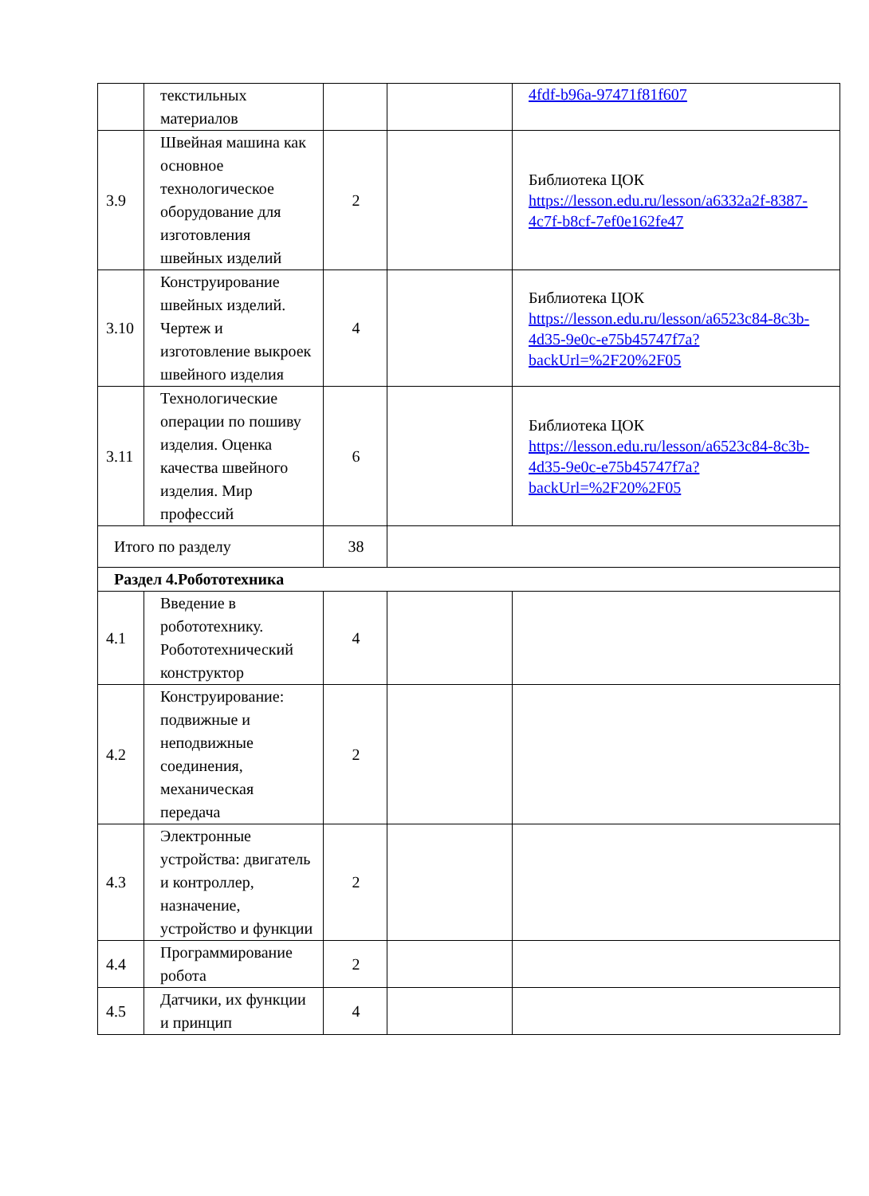| | текстильных материалов | | | 4fdf-b96a-97471f81f607 |
| 3.9 | Швейная машина как основное технологическое оборудование для изготовления швейных изделий | 2 | | Библиотека ЦОК https://lesson.edu.ru/lesson/a6332a2f-8387-4c7f-b8cf-7ef0e162fe47 |
| 3.10 | Конструирование швейных изделий. Чертеж и изготовление выкроек швейного изделия | 4 | | Библиотека ЦОК https://lesson.edu.ru/lesson/a6523c84-8c3b-4d35-9e0c-e75b45747f7a?backUrl=%2F20%2F05 |
| 3.11 | Технологические операции по пошиву изделия. Оценка качества швейного изделия. Мир профессий | 6 | | Библиотека ЦОК https://lesson.edu.ru/lesson/a6523c84-8c3b-4d35-9e0c-e75b45747f7a?backUrl=%2F20%2F05 |
| Итого по разделу | | 38 | | |
| Раздел 4.Робототехника | | | | |
| 4.1 | Введение в робототехнику. Робототехнический конструктор | 4 | | |
| 4.2 | Конструирование: подвижные и неподвижные соединения, механическая передача | 2 | | |
| 4.3 | Электронные устройства: двигатель и контроллер, назначение, устройство и функции | 2 | | |
| 4.4 | Программирование робота | 2 | | |
| 4.5 | Датчики, их функции и принцип | 4 | | |